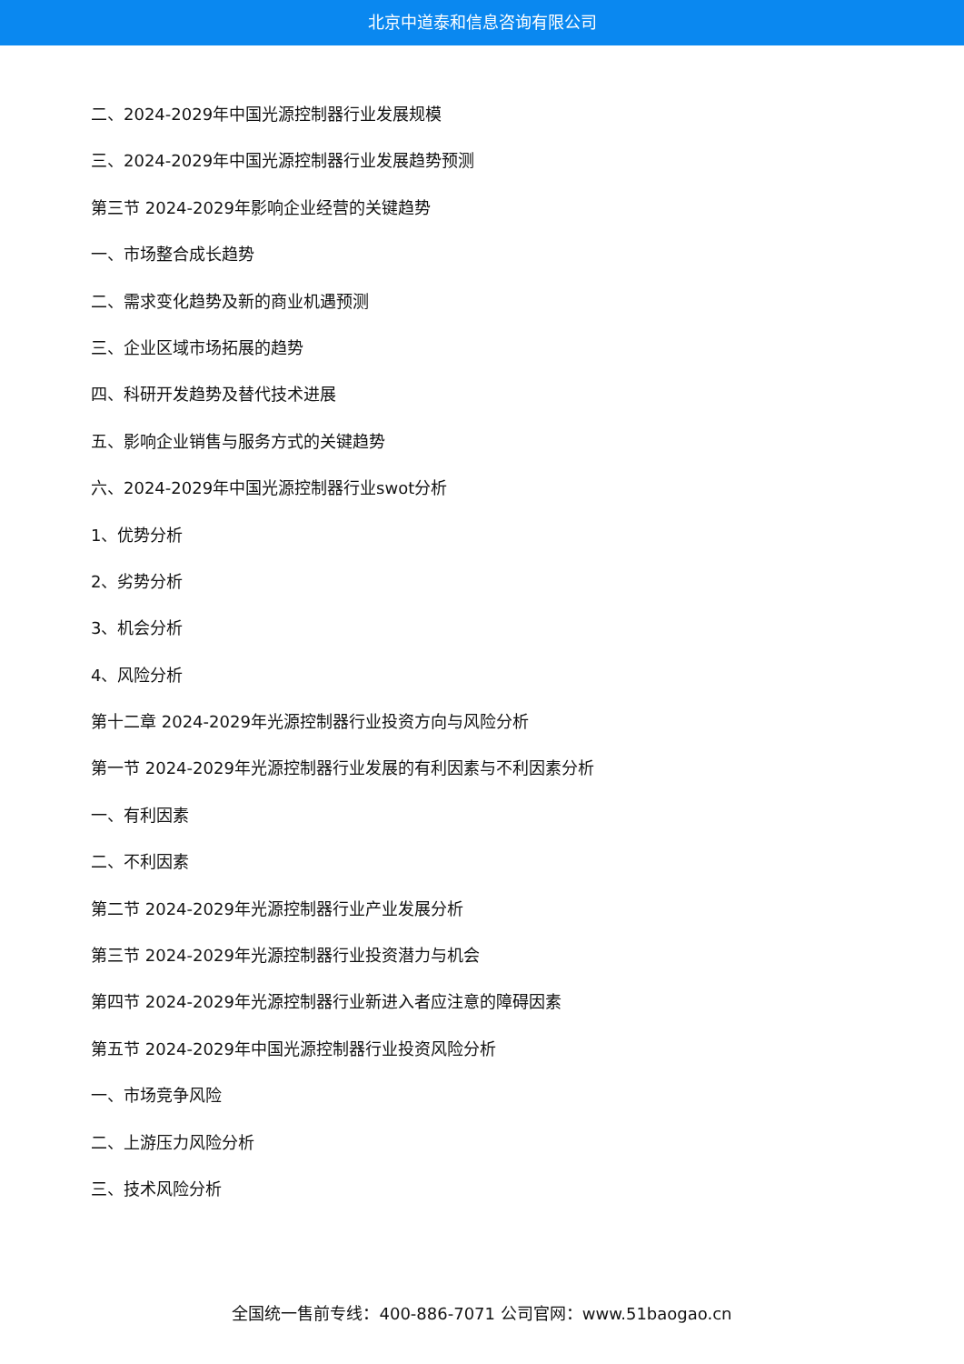北京中道泰和信息咨询有限公司
二、2024-2029年中国光源控制器行业发展规模
三、2024-2029年中国光源控制器行业发展趋势预测
第三节 2024-2029年影响企业经营的关键趋势
一、市场整合成长趋势
二、需求变化趋势及新的商业机遇预测
三、企业区域市场拓展的趋势
四、科研开发趋势及替代技术进展
五、影响企业销售与服务方式的关键趋势
六、2024-2029年中国光源控制器行业swot分析
1、优势分析
2、劣势分析
3、机会分析
4、风险分析
第十二章 2024-2029年光源控制器行业投资方向与风险分析
第一节 2024-2029年光源控制器行业发展的有利因素与不利因素分析
一、有利因素
二、不利因素
第二节 2024-2029年光源控制器行业产业发展分析
第三节 2024-2029年光源控制器行业投资潜力与机会
第四节 2024-2029年光源控制器行业新进入者应注意的障碍因素
第五节 2024-2029年中国光源控制器行业投资风险分析
一、市场竞争风险
二、上游压力风险分析
三、技术风险分析
全国统一售前专线：400-886-7071 公司官网：www.51baogao.cn